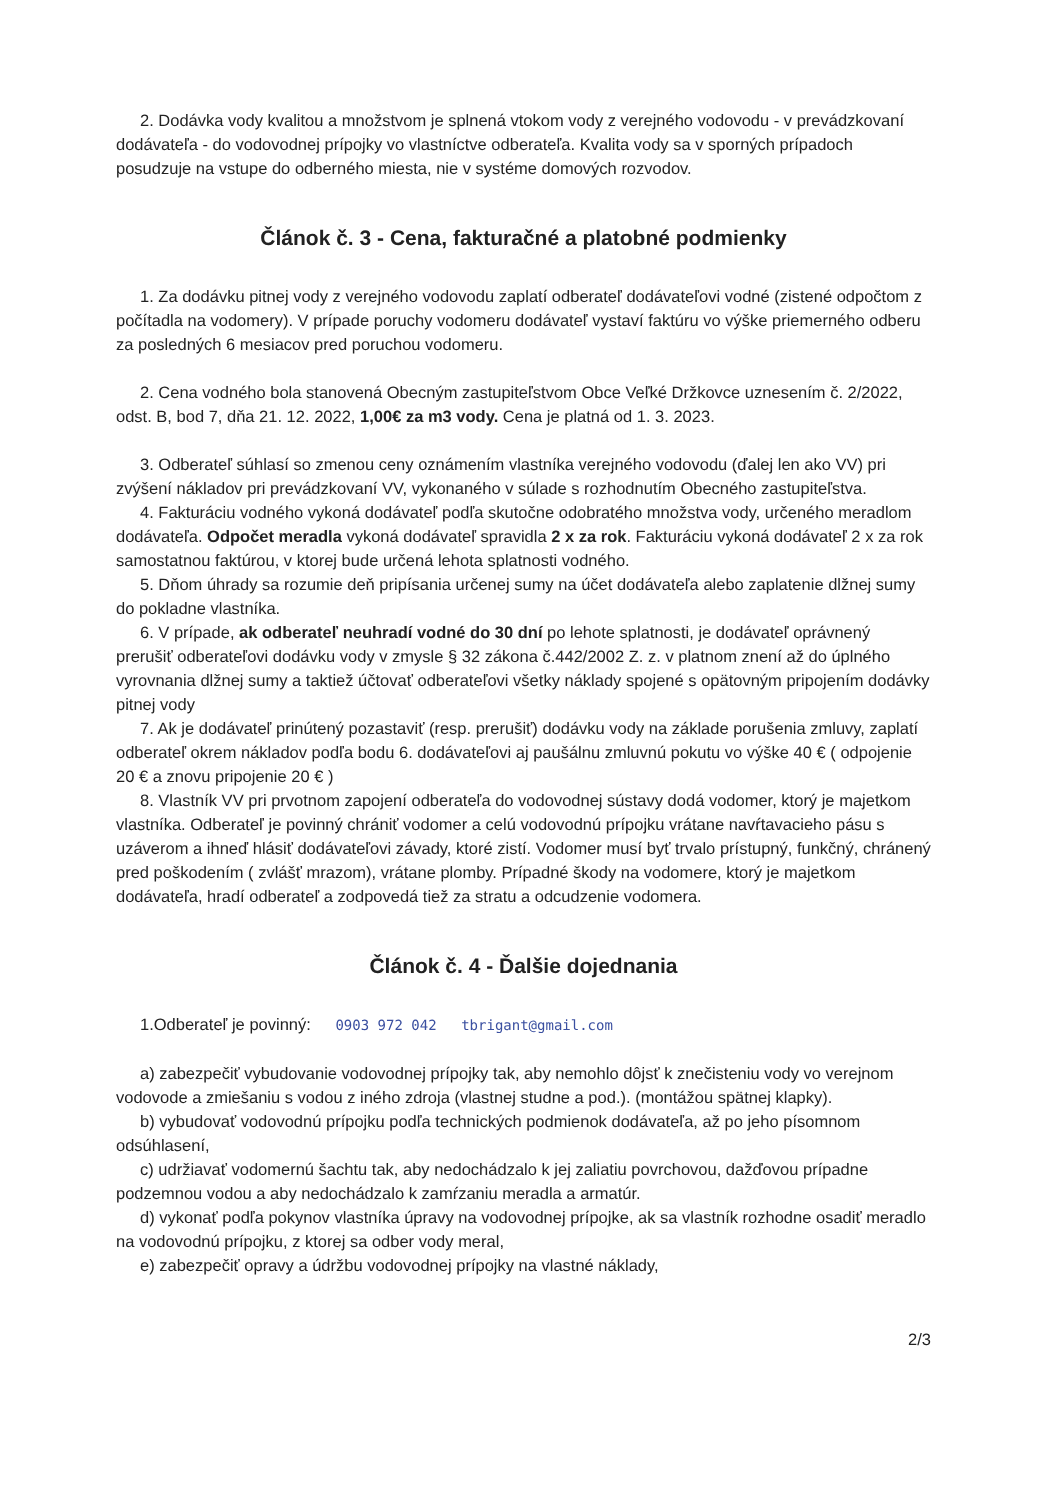2. Dodávka vody kvalitou a množstvom je splnená vtokom vody z verejného vodovodu - v prevádzkovaní dodávateľa - do vodovodnej prípojky vo vlastníctve odberateľa. Kvalita vody sa v sporných prípadoch posudzuje na vstupe do odberného miesta, nie v systéme domových rozvodov.
Článok č. 3 - Cena, fakturačné a platobné podmienky
1. Za dodávku pitnej vody z verejného vodovodu zaplatí odberateľ dodávateľovi vodné (zistené odpočtom z počítadla na vodomery). V prípade poruchy vodomeru dodávateľ vystaví faktúru vo výške priemerného odberu za posledných 6 mesiacov pred poruchou vodomeru.
2. Cena vodného bola stanovená Obecným zastupiteľstvom Obce Veľké Držkovce uznesením č. 2/2022, odst. B, bod 7, dňa 21. 12. 2022, 1,00€ za m3 vody. Cena je platná od 1. 3. 2023.
3. Odberateľ súhlasí so zmenou ceny oznámením vlastníka verejného vodovodu (ďalej len ako VV) pri zvýšení nákladov pri prevádzkovaní VV, vykonaného v súlade s rozhodnutím Obecného zastupiteľstva.
4. Fakturáciu vodného vykoná dodávateľ podľa skutočne odobratého množstva vody, určeného meradlom dodávateľa. Odpočet meradla vykoná dodávateľ spravidla 2 x za rok. Fakturáciu vykoná dodávateľ 2 x za rok samostatnou faktúrou, v ktorej bude určená lehota splatnosti vodného.
5. Dňom úhrady sa rozumie deň pripísania určenej sumy na účet dodávateľa alebo zaplatenie dlžnej sumy do pokladne vlastníka.
6. V prípade, ak odberateľ neuhradí vodné do 30 dní po lehote splatnosti, je dodávateľ oprávnený prerušiť odberateľovi dodávku vody v zmysle § 32 zákona č.442/2002 Z. z. v platnom znení až do úplného vyrovnania dlžnej sumy a taktiež účtovať odberateľovi všetky náklady spojené s opätovným pripojením dodávky pitnej vody
7. Ak je dodávateľ prinútený pozastaviť (resp. prerušiť) dodávku vody na základe porušenia zmluvy, zaplatí odberateľ okrem nákladov podľa bodu 6. dodávateľovi aj paušálnu zmluvnú pokutu vo výške 40 € ( odpojenie 20 € a znovu pripojenie 20 € )
8. Vlastník VV pri prvotnom zapojení odberateľa do vodovodnej sústavy dodá vodomer, ktorý je majetkom vlastníka. Odberateľ je povinný chrániť vodomer a celú vodovodnú prípojku vrátane navŕtavacieho pásu s uzáverom a ihneď hlásiť dodávateľovi závady, ktoré zistí. Vodomer musí byť trvalo prístupný, funkčný, chránený pred poškodením ( zvlášť mrazom), vrátane plomby. Prípadné škody na vodomere, ktorý je majetkom dodávateľa, hradí odberateľ a zodpovedá tiež za stratu a odcudzenie vodomera.
Článok č. 4 - Ďalšie dojednania
1.Odberateľ je povinný: 0903 972 042 tbrigant@gmail.com
a) zabezpečiť vybudovanie vodovodnej prípojky tak, aby nemohlo dôjsť k znečisteniu vody vo verejnom vodovode a zmiešaniu s vodou z iného zdroja (vlastnej studne a pod.). (montážou spätnej klapky).
b) vybudovať vodovodnú prípojku podľa technických podmienok dodávateľa, až po jeho písomnom odsúhlasení,
c) udržiavať vodomernú šachtu tak, aby nedochádzalo k jej zaliatiu povrchovou, dažďovou prípadne podzemnou vodou a aby nedochádzalo k zamŕzaniu meradla a armatúr.
d) vykonať podľa pokynov vlastníka úpravy na vodovodnej prípojke, ak sa vlastník rozhodne osadiť meradlo na vodovodnú prípojku, z ktorej sa odber vody meral,
e) zabezpečiť opravy a údržbu vodovodnej prípojky na vlastné náklady,
2/3